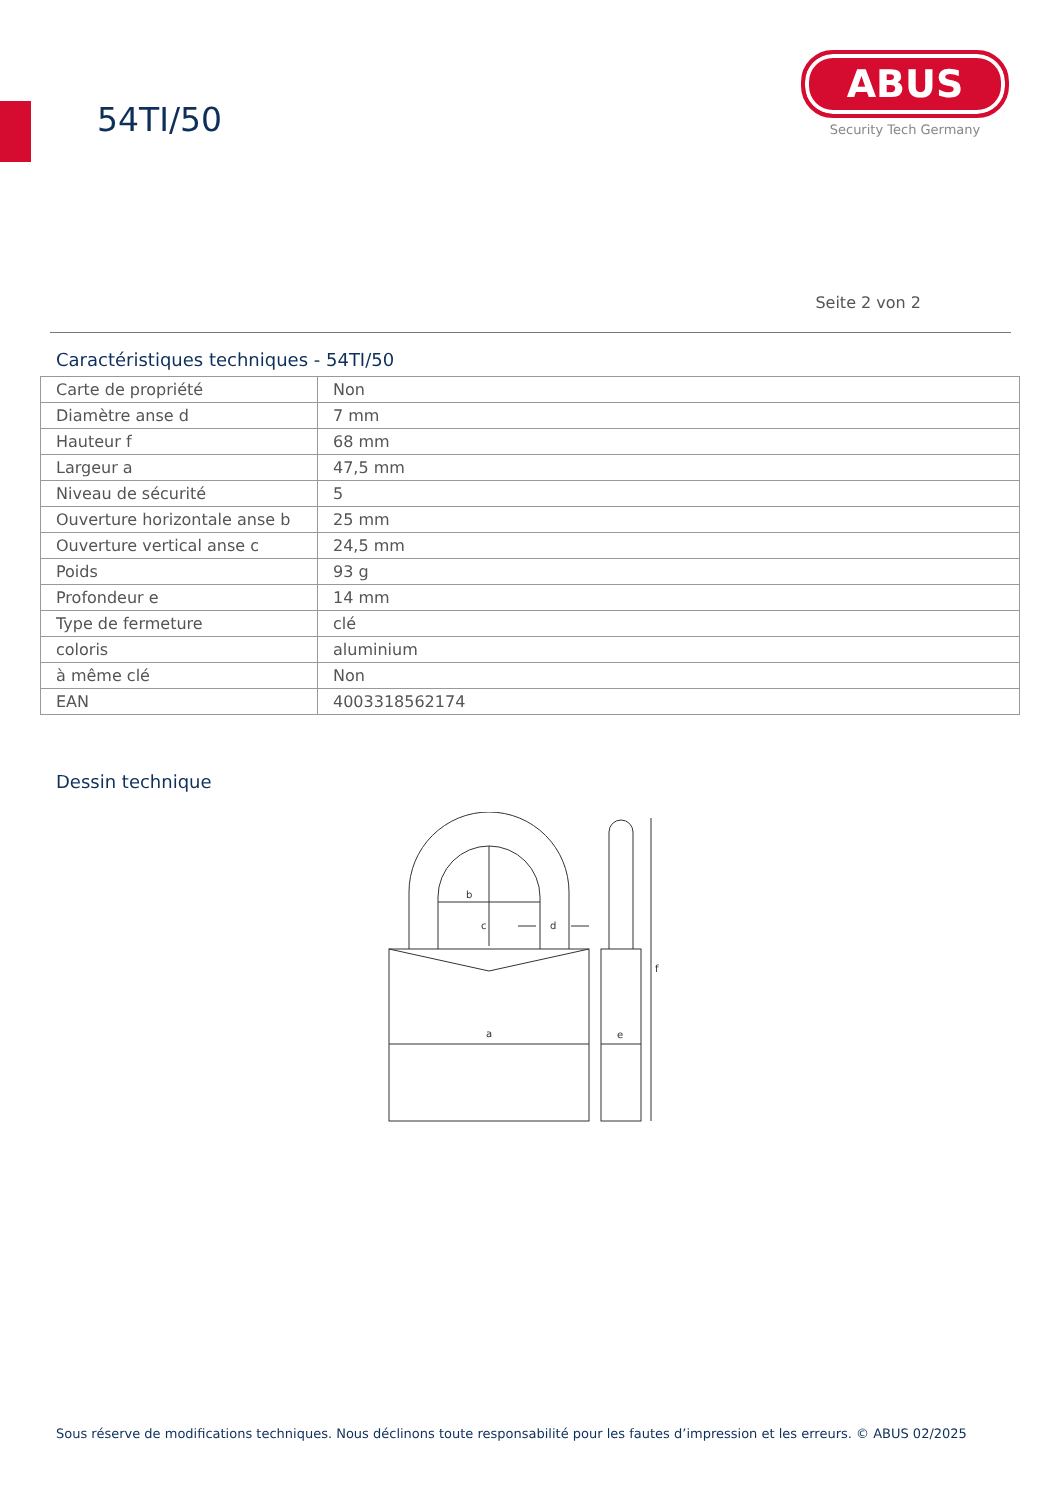54TI/50
ABUS
Security Tech Germany
Seite 2 von 2
Caractéristiques techniques - 54TI/50
| Carte de propriété | Non |
| Diamètre anse d | 7 mm |
| Hauteur f | 68 mm |
| Largeur a | 47,5 mm |
| Niveau de sécurité | 5 |
| Ouverture horizontale anse b | 25 mm |
| Ouverture vertical anse c | 24,5 mm |
| Poids | 93 g |
| Profondeur e | 14 mm |
| Type de fermeture | clé |
| coloris | aluminium |
| à même clé | Non |
| EAN | 4003318562174 |
Dessin technique
b
c
d
a
e
f
Sous réserve de modifications techniques. Nous déclinons toute responsabilité pour les fautes d’impression et les erreurs. © ABUS 02/2025